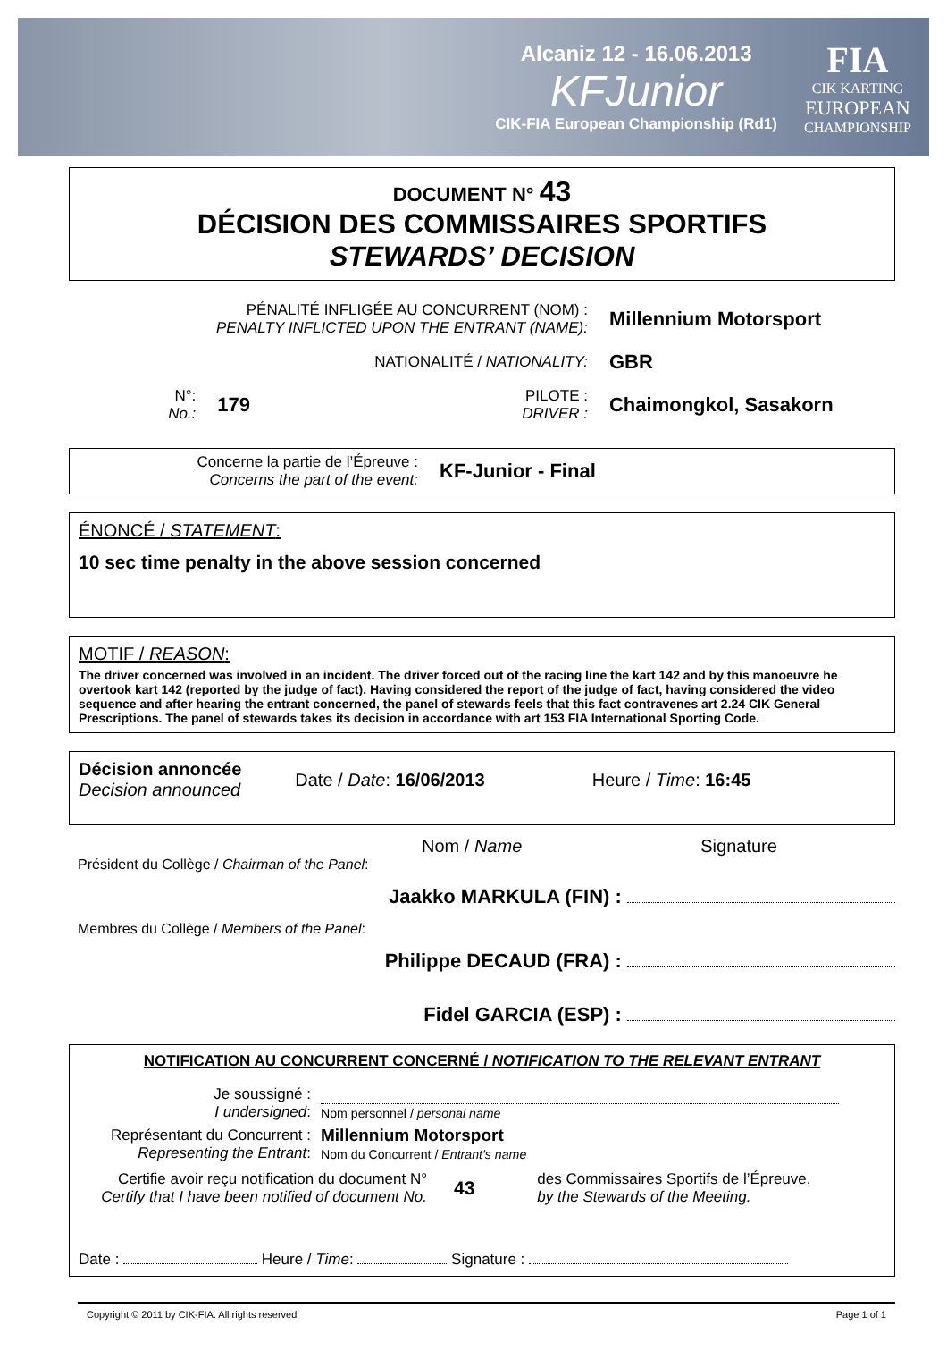Alcaniz 12 - 16.06.2013
KFJunior
CIK-FIA European Championship (Rd1)
FIA
CIK KARTING
EUROPEAN
CHAMPIONSHIP
DOCUMENT N° 43
DÉCISION DES COMMISSAIRES SPORTIFS
STEWARDS’ DECISION
| PÉNALITÉ INFLIGÉE AU CONCURRENT (NOM) : PENALTY INFLICTED UPON THE ENTRANT (NAME): | | | | Millennium Motorsport |
| NATIONALITÉ / NATIONALITY: | | | | GBR |
| N°: No.: | 179 | | PILOTE : DRIVER : | Chaimongkol, Sasakorn |
Concerne la partie de l’Épreuve :
Concerns the part of the event:
KF-Junior - Final
ÉNONCÉ / STATEMENT:
10 sec time penalty in the above session concerned
MOTIF / REASON:
The driver concerned was involved in an incident. The driver forced out of the racing line the kart 142 and by this manoeuvre he overtook kart 142 (reported by the judge of fact). Having considered the report of the judge of fact, having considered the video sequence and after hearing the entrant concerned, the panel of stewards feels that this fact contravenes art 2.24 CIK General Prescriptions. The panel of stewards takes its decision in accordance with art 153 FIA International Sporting Code.
Décision annoncée
Decision announced
Date / Date: 16/06/2013 Heure / Time: 16:45
Nom / Name Signature
Président du Collège / Chairman of the Panel:
Jaakko MARKULA (FIN) :
Membres du Collège / Members of the Panel:
Philippe DECAUD (FRA) :
Fidel GARCIA (ESP) :
NOTIFICATION AU CONCURRENT CONCERNÉ / NOTIFICATION TO THE RELEVANT ENTRANT
| Je soussigné : I undersigned : | Nom personnel / personal name |
| Représentant du Concurrent : Representing the Entrant : | Millennium Motorsport Nom du Concurrent / Entrant’s name |
Certifie avoir reçu notification du document N°
Certify that I have been notified of document No.
43
des Commissaires Sportifs de l’Épreuve.
by the Stewards of the Meeting.
Date : Heure / Time: Signature :
Copyright © 2011 by CIK-FIA. All rights reserved Page 1 of 1